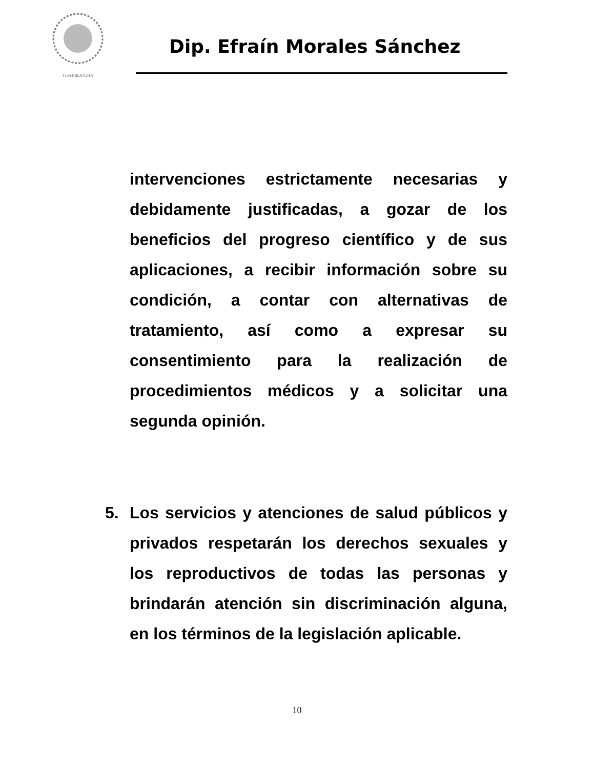I LEGISLATURA
Dip. Efraín Morales Sánchez
intervenciones estrictamente necesarias y debidamente justificadas, a gozar de los beneficios del progreso científico y de sus aplicaciones, a recibir información sobre su condición, a contar con alternativas de tratamiento, así como a expresar su consentimiento para la realización de procedimientos médicos y a solicitar una segunda opinión.
5. Los servicios y atenciones de salud públicos y privados respetarán los derechos sexuales y los reproductivos de todas las personas y brindarán atención sin discriminación alguna, en los términos de la legislación aplicable.
10